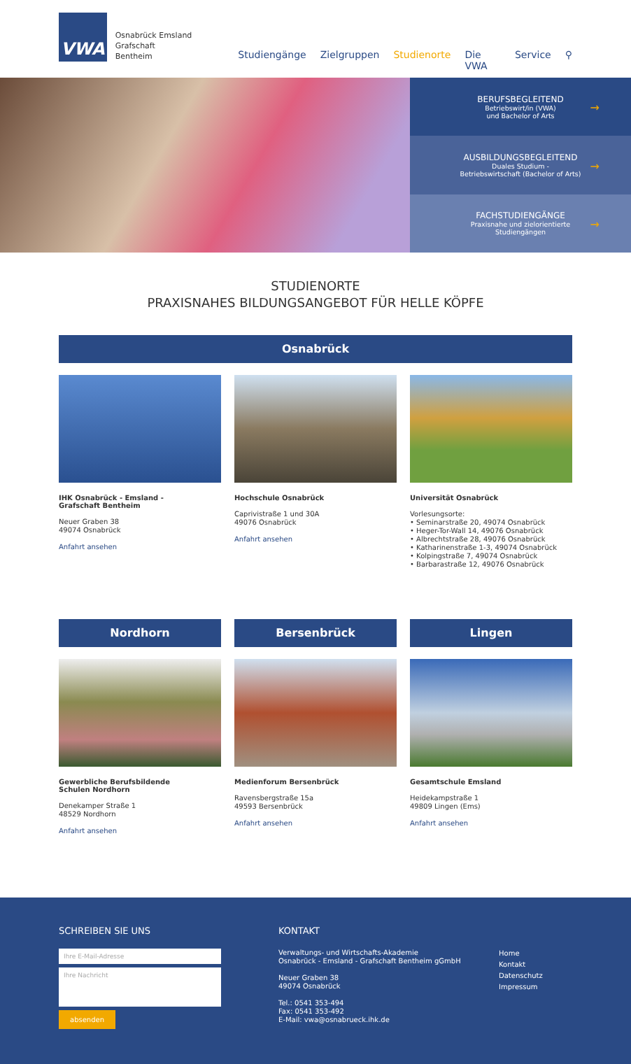VWA
Osnabrück Emsland
Grafschaft Bentheim
Studiengänge Zielgruppen Studienorte Die VWA Service ⚲
BERUFSBEGLEITEND
Betriebswirt/in (VWA)
und Bachelor of Arts →
AUSBILDUNGSBEGLEITEND
Duales Studium -
Betriebswirtschaft (Bachelor of Arts) →
FACHSTUDIENGÄNGE
Praxisnahe und zielorientierte
Studiengängen →
STUDIENORTE
PRAXISNAHES BILDUNGSANGEBOT FÜR HELLE KÖPFE
Osnabrück
IHK Osnabrück - Emsland -
Grafschaft Bentheim
Neuer Graben 38
49074 Osnabrück
Anfahrt ansehen
Hochschule Osnabrück
Caprivistraße 1 und 30A
49076 Osnabrück
Anfahrt ansehen
Universität Osnabrück
Vorlesungsorte:
• Seminarstraße 20, 49074 Osnabrück
• Heger-Tor-Wall 14, 49076 Osnabrück
• Albrechtstraße 28, 49076 Osnabrück
• Katharinenstraße 1-3, 49074 Osnabrück
• Kolpingstraße 7, 49074 Osnabrück
• Barbarastraße 12, 49076 Osnabrück
Nordhorn Bersenbrück Lingen
Gewerbliche Berufsbildende
Schulen Nordhorn
Denekamper Straße 1
48529 Nordhorn
Anfahrt ansehen
Medienforum Bersenbrück
Ravensbergstraße 15a
49593 Bersenbrück
Anfahrt ansehen
Gesamtschule Emsland
Heidekampstraße 1
49809 Lingen (Ems)
Anfahrt ansehen
SCHREIBEN SIE UNS
Ihre E-Mail-Adresse
Ihre Nachricht
absenden
KONTAKT
Verwaltungs- und Wirtschafts-Akademie
Osnabrück - Emsland - Grafschaft Bentheim gGmbH
Neuer Graben 38
49074 Osnabrück
Tel.: 0541 353-494
Fax: 0541 353-492
E-Mail: vwa@osnabrueck.ihk.de
Home
Kontakt
Datenschutz
Impressum